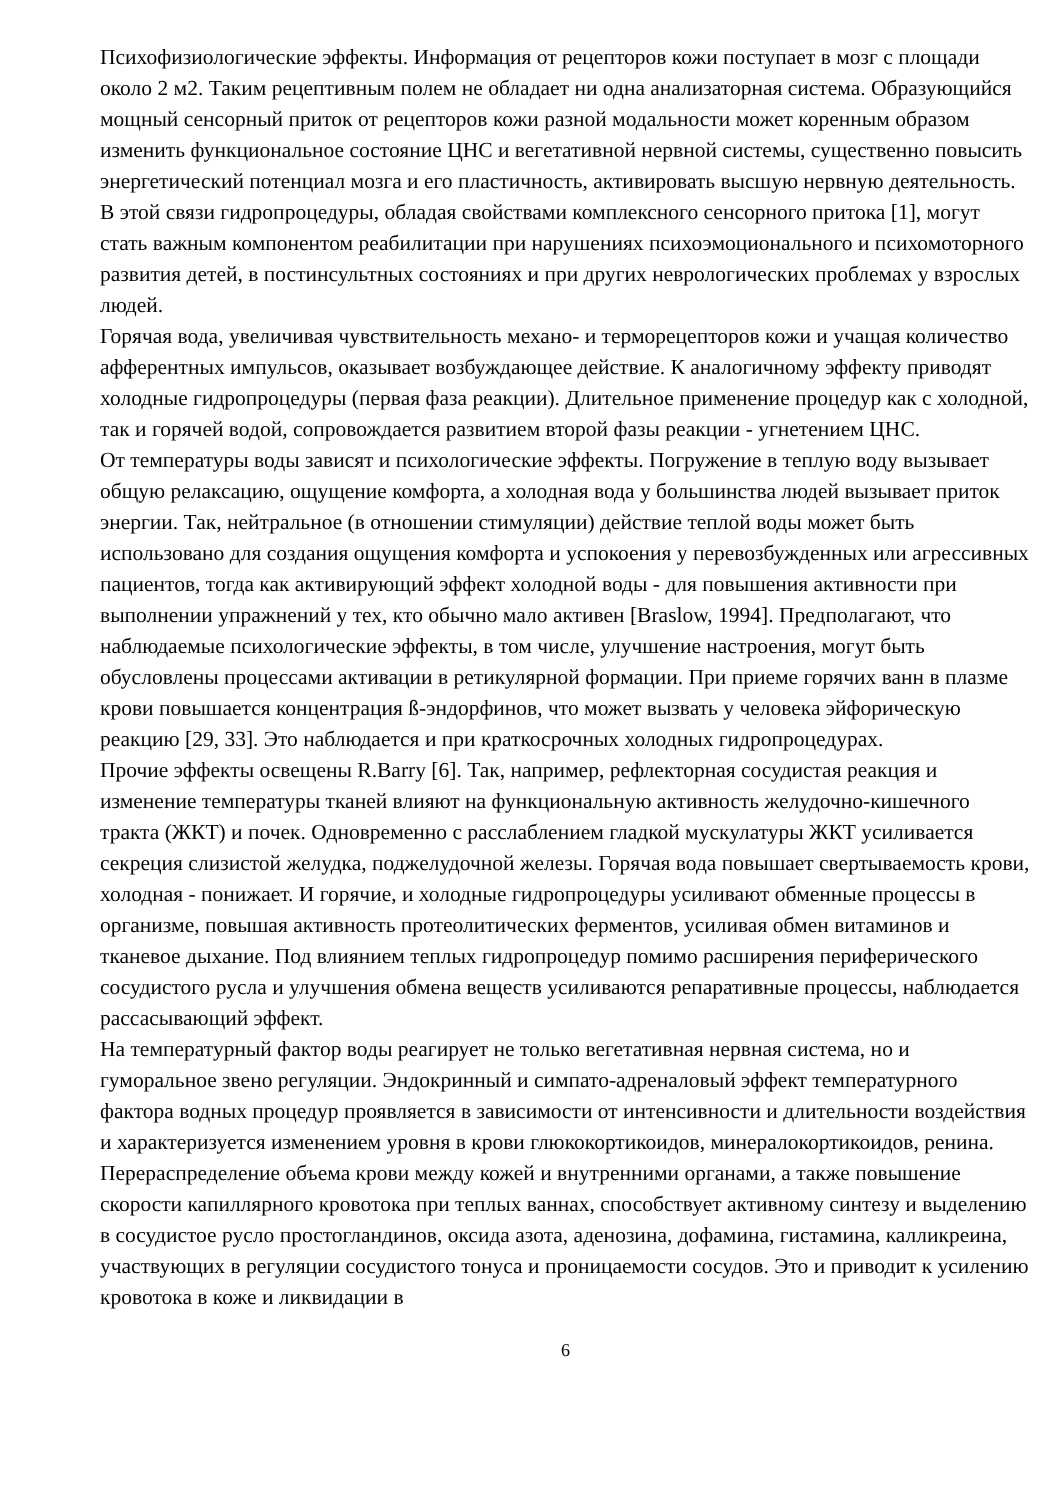Психофизиологические эффекты. Информация от рецепторов кожи поступает в мозг с площади около 2 м2. Таким рецептивным полем не обладает ни одна анализаторная система. Образующийся мощный сенсорный приток от рецепторов кожи разной модальности может коренным образом изменить функциональное состояние ЦНС и вегетативной нервной системы, существенно повысить энергетический потенциал мозга и его пластичность, активировать высшую нервную деятельность. В этой связи гидропроцедуры, обладая свойствами комплексного сенсорного притока [1], могут стать важным компонентом реабилитации при нарушениях психоэмоционального и психомоторного развития детей, в постинсультных состояниях и при других неврологических проблемах у взрослых людей.
Горячая вода, увеличивая чувствительность механо- и терморецепторов кожи и учащая количество афферентных импульсов, оказывает возбуждающее действие. К аналогичному эффекту приводят холодные гидропроцедуры (первая фаза реакции). Длительное применение процедур как с холодной, так и горячей водой, сопровождается развитием второй фазы реакции - угнетением ЦНС.
От температуры воды зависят и психологические эффекты. Погружение в теплую воду вызывает общую релаксацию, ощущение комфорта, а холодная вода у большинства людей вызывает приток энергии. Так, нейтральное (в отношении стимуляции) действие теплой воды может быть использовано для создания ощущения комфорта и успокоения у перевозбужденных или агрессивных пациентов, тогда как активирующий эффект холодной воды - для повышения активности при выполнении упражнений у тех, кто обычно мало активен [Braslow, 1994]. Предполагают, что наблюдаемые психологические эффекты, в том числе, улучшение настроения, могут быть обусловлены процессами активации в ретикулярной формации. При приеме горячих ванн в плазме крови повышается концентрация ß-эндорфинов, что может вызвать у человека эйфорическую реакцию [29, 33]. Это наблюдается и при краткосрочных холодных гидропроцедурах.
Прочие эффекты освещены R.Barry [6]. Так, например, рефлекторная сосудистая реакция и изменение температуры тканей влияют на функциональную активность желудочно-кишечного тракта (ЖКТ) и почек. Одновременно с расслаблением гладкой мускулатуры ЖКТ усиливается секреция слизистой желудка, поджелудочной железы. Горячая вода повышает свертываемость крови, холодная - понижает. И горячие, и холодные гидропроцедуры усиливают обменные процессы в организме, повышая активность протеолитических ферментов, усиливая обмен витаминов и тканевое дыхание. Под влиянием теплых гидропроцедур помимо расширения периферического сосудистого русла и улучшения обмена веществ усиливаются репаративные процессы, наблюдается рассасывающий эффект.
На температурный фактор воды реагирует не только вегетативная нервная система, но и гуморальное звено регуляции. Эндокринный и симпато-адреналовый эффект температурного фактора водных процедур проявляется в зависимости от интенсивности и длительности воздействия и характеризуется изменением уровня в крови глюкокортикоидов, минералокортикоидов, ренина. Перераспределение объема крови между кожей и внутренними органами, а также повышение скорости капиллярного кровотока при теплых ваннах, способствует активному синтезу и выделению в сосудистое русло простогландинов, оксида азота, аденозина, дофамина, гистамина, калликреина, участвующих в регуляции сосудистого тонуса и проницаемости сосудов. Это и приводит к усилению кровотока в коже и ликвидации в
6